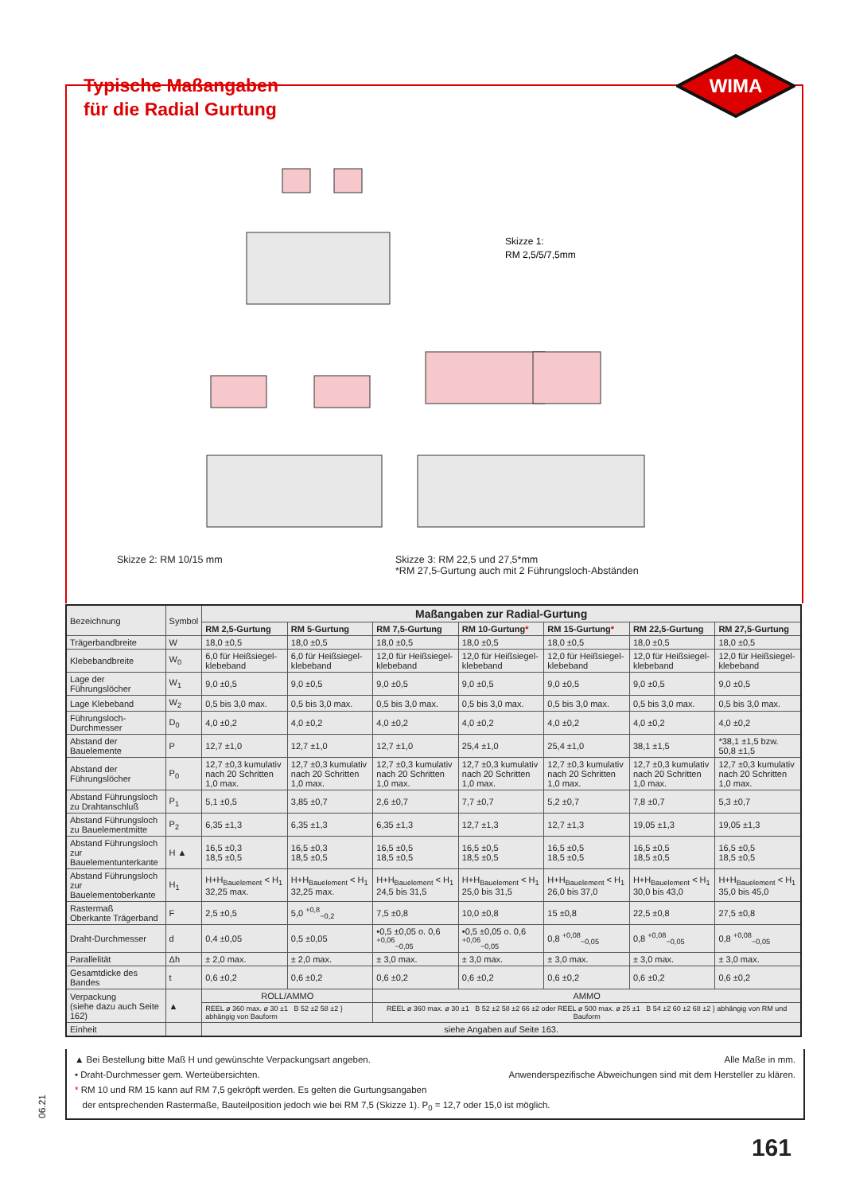WIMA
Typische Maßangaben
für die Radial Gurtung
Skizze 1:
RM 2,5/5/7,5mm
Skizze 2: RM 10/15 mm Skizze 3: RM 22,5 und 27,5*mm
*RM 27,5-Gurtung auch mit 2 Führungsloch-Abständen
| Bezeichnung | Symbol | Maßangaben zur Radial-Gurtung | | | | | | |
| --- | --- | --- | --- | --- | --- | --- | --- | --- |
| | | RM 2,5-Gurtung | RM 5-Gurtung | RM 7,5-Gurtung | RM 10-Gurtung * | RM 15-Gurtung * | RM 22,5-Gurtung | RM 27,5-Gurtung |
| Trägerbandbreite | W | 18,0 ±0,5 | 18,0 ±0,5 | 18,0 ±0,5 | 18,0 ±0,5 | 18,0 ±0,5 | 18,0 ±0,5 | 18,0 ±0,5 |
| Klebebandbreite | W<sub>0</sub> | 6,0 für Heißsiegel-klebeband | 6,0 für Heißsiegel-klebeband | 12,0 für Heißsiegel-klebeband | 12,0 für Heißsiegel-klebeband | 12,0 für Heißsiegel-klebeband | 12,0 für Heißsiegel-klebeband | 12,0 für Heißsiegel-klebeband |
| Lage der Führungslöcher | W<sub>1</sub> | 9,0 ±0,5 | 9,0 ±0,5 | 9,0 ±0,5 | 9,0 ±0,5 | 9,0 ±0,5 | 9,0 ±0,5 | 9,0 ±0,5 |
| Lage Klebeband | W<sub>2</sub> | 0,5 bis 3,0 max. | 0,5 bis 3,0 max. | 0,5 bis 3,0 max. | 0,5 bis 3,0 max. | 0,5 bis 3,0 max. | 0,5 bis 3,0 max. | 0,5 bis 3,0 max. |
| Führungsloch-Durchmesser | D<sub>0</sub> | 4,0 ±0,2 | 4,0 ±0,2 | 4,0 ±0,2 | 4,0 ±0,2 | 4,0 ±0,2 | 4,0 ±0,2 | 4,0 ±0,2 |
| Abstand der Bauelemente | P | 12,7 ±1,0 | 12,7 ±1,0 | 12,7 ±1,0 | 25,4 ±1,0 | 25,4 ±1,0 | 38,1 ±1,5 | *38,1 ±1,5 bzw. 50,8 ±1,5 |
| Abstand der Führungslöcher | P<sub>0</sub> | 12,7 ±0,3 kumulativ nach 20 Schritten 1,0 max. | 12,7 ±0,3 kumulativ nach 20 Schritten 1,0 max. | 12,7 ±0,3 kumulativ nach 20 Schritten 1,0 max. | 12,7 ±0,3 kumulativ nach 20 Schritten 1,0 max. | 12,7 ±0,3 kumulativ nach 20 Schritten 1,0 max. | 12,7 ±0,3 kumulativ nach 20 Schritten 1,0 max. | 12,7 ±0,3 kumulativ nach 20 Schritten 1,0 max. |
| Abstand Führungsloch zu Drahtanschluß | P<sub>1</sub> | 5,1 ±0,5 | 3,85 ±0,7 | 2,6 ±0,7 | 7,7 ±0,7 | 5,2 ±0,7 | 7,8 ±0,7 | 5,3 ±0,7 |
| Abstand Führungsloch zu Bauelementmitte | P<sub>2</sub> | 6,35 ±1,3 | 6,35 ±1,3 | 6,35 ±1,3 | 12,7 ±1,3 | 12,7 ±1,3 | 19,05 ±1,3 | 19,05 ±1,3 |
| Abstand Führungsloch zur Bauelementunterkante | H ▲ | 16,5 ±0,3 18,5 ±0,5 | 16,5 ±0,3 18,5 ±0,5 | 16,5 ±0,5 18,5 ±0,5 | 16,5 ±0,5 18,5 ±0,5 | 16,5 ±0,5 18,5 ±0,5 | 16,5 ±0,5 18,5 ±0,5 | 16,5 ±0,5 18,5 ±0,5 |
| Abstand Führungsloch zur Bauelementoberkante | H<sub>1</sub> | H+H<sub>Bauelement</sub> < H<sub>1</sub> 32,25 max. | H+H<sub>Bauelement</sub> < H<sub>1</sub> 32,25 max. | H+H<sub>Bauelement</sub> < H<sub>1</sub> 24,5 bis 31,5 | H+H<sub>Bauelement</sub> < H<sub>1</sub> 25,0 bis 31,5 | H+H<sub>Bauelement</sub> < H<sub>1</sub> 26,0 bis 37,0 | H+H<sub>Bauelement</sub> < H<sub>1</sub> 30,0 bis 43,0 | H+H<sub>Bauelement</sub> < H<sub>1</sub> 35,0 bis 45,0 |
| Rastermaß Oberkante Trägerband | F | 2,5 ±0,5 | 5,0 <sup>+0,8</sup><sub>−0,2</sub> | 7,5 ±0,8 | 10,0 ±0,8 | 15 ±0,8 | 22,5 ±0,8 | 27,5 ±0,8 |
| Draht-Durchmesser | d | 0,4 ±0,05 | 0,5 ±0,05 | •0,5 ±0,05 o. 0,6 <sup>+0,06</sup><sub>−0,05</sub> | •0,5 ±0,05 o. 0,6 <sup>+0,06</sup><sub>−0,05</sub> | 0,8 <sup>+0,08</sup><sub>−0,05</sub> | 0,8 <sup>+0,08</sup><sub>−0,05</sub> | 0,8 <sup>+0,08</sup><sub>−0,05</sub> |
| Parallelität | Δh | ± 2,0 max. | ± 2,0 max. | ± 3,0 max. | ± 3,0 max. | ± 3,0 max. | ± 3,0 max. | ± 3,0 max. |
| Gesamtdicke des Bandes | t | 0,6 ±0,2 | 0,6 ±0,2 | 0,6 ±0,2 | 0,6 ±0,2 | 0,6 ±0,2 | 0,6 ±0,2 | 0,6 ±0,2 |
| Verpackung (siehe dazu auch Seite 162) | ▲ | ROLL/AMMO | | AMMO | | | | |
| | | REEL ø 360 max. ø 30 ±1 B 52 ±2 58 ±2 } abhängig von Bauform | | REEL ø 360 max. ø 30 ±1 B 52 ±2 58 ±2 66 ±2 oder REEL ø 500 max. ø 25 ±1 B 54 ±2 60 ±2 68 ±2 } abhängig von RM und Bauform | | | | |
| Einheit | | siehe Angaben auf Seite 163. | | | | | | |
Alle Maße in mm.
Anwenderspezifische Abweichungen sind mit dem Hersteller zu klären.
▲ Bei Bestellung bitte Maß H und gewünschte Verpackungsart angeben.
• Draht-Durchmesser gem. Werteübersichten.
* RM 10 und RM 15 kann auf RM 7,5 gekröpft werden. Es gelten die Gurtungsangaben
der entsprechenden Rastermaße, Bauteilposition jedoch wie bei RM 7,5 (Skizze 1). P<sub>0</sub> = 12,7 oder 15,0 ist möglich.
06.21
161